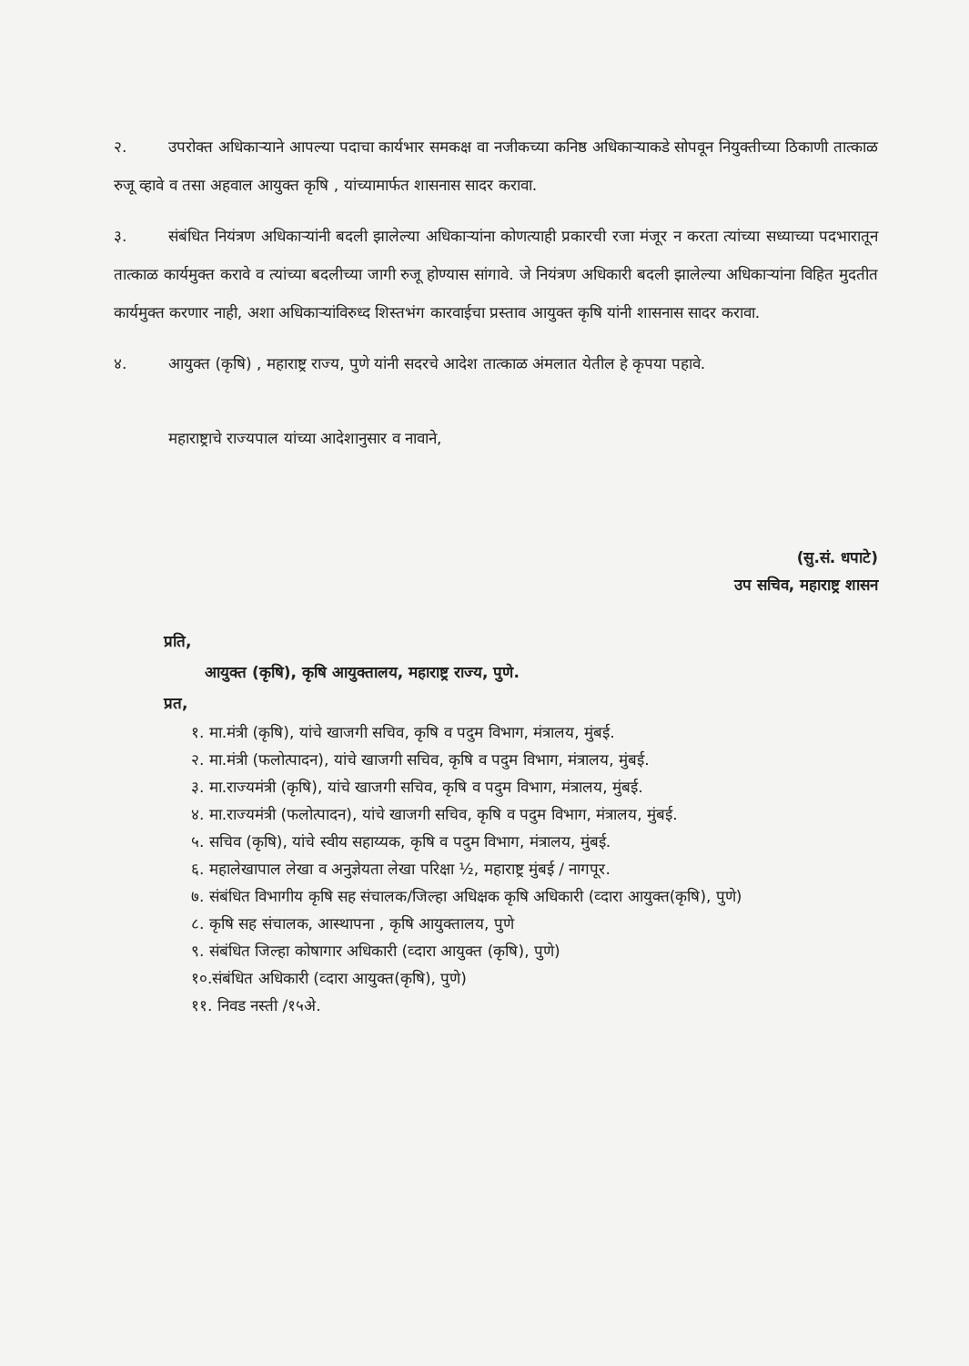२. उपरोक्त अधिकाऱ्याने आपल्या पदाचा कार्यभार समकक्ष वा नजीकच्या कनिष्ठ अधिकाऱ्याकडे सोपवून नियुक्तीच्या ठिकाणी तात्काळ रुजू व्हावे व तसा अहवाल आयुक्त कृषि , यांच्यामार्फत शासनास सादर करावा.
३. संबंधित नियंत्रण अधिकाऱ्यांनी बदली झालेल्या अधिकाऱ्यांना कोणत्याही प्रकारची रजा मंजूर न करता त्यांच्या सध्याच्या पदभारातून तात्काळ कार्यमुक्त करावे व त्यांच्या बदलीच्या जागी रुजू होण्यास सांगावे. जे नियंत्रण अधिकारी बदली झालेल्या अधिकाऱ्यांना विहित मुदतीत कार्यमुक्त करणार नाही, अशा अधिकाऱ्यांविरुध्द शिस्तभंग कारवाईचा प्रस्ताव आयुक्त कृषि यांनी शासनास सादर करावा.
४. आयुक्त (कृषि) , महाराष्ट्र राज्य, पुणे यांनी सदरचे आदेश तात्काळ अंमलात येतील हे कृपया पहावे.
महाराष्ट्राचे राज्यपाल यांच्या आदेशानुसार व नावाने,
(सु.सं. धपाटे)
उप सचिव, महाराष्ट्र शासन
प्रति,
आयुक्त (कृषि), कृषि आयुक्तालय, महाराष्ट्र राज्य, पुणे.
प्रत,
१. मा.मंत्री (कृषि), यांचे खाजगी सचिव, कृषि व पदुम विभाग, मंत्रालय, मुंबई.
२. मा.मंत्री (फलोत्पादन), यांचे खाजगी सचिव, कृषि व पदुम विभाग, मंत्रालय, मुंबई.
३. मा.राज्यमंत्री (कृषि), यांचे खाजगी सचिव, कृषि व पदुम विभाग, मंत्रालय, मुंबई.
४. मा.राज्यमंत्री (फलोत्पादन), यांचे खाजगी सचिव, कृषि व पदुम विभाग, मंत्रालय, मुंबई.
५. सचिव (कृषि), यांचे स्वीय सहाय्यक, कृषि व पदुम विभाग, मंत्रालय, मुंबई.
६. महालेखापाल लेखा व अनुज्ञेयता लेखा परिक्षा ½, महाराष्ट्र मुंबई / नागपूर.
७. संबंधित विभागीय कृषि सह संचालक/जिल्हा अधिक्षक कृषि अधिकारी (व्दारा आयुक्त(कृषि), पुणे)
८. कृषि सह संचालक, आस्थापना , कृषि आयुक्तालय, पुणे
९. संबंधित जिल्हा कोषागार अधिकारी (व्दारा आयुक्त (कृषि), पुणे)
१०.संबंधित अधिकारी (व्दारा आयुक्त(कृषि), पुणे)
११. निवड नस्ती /१५अे.